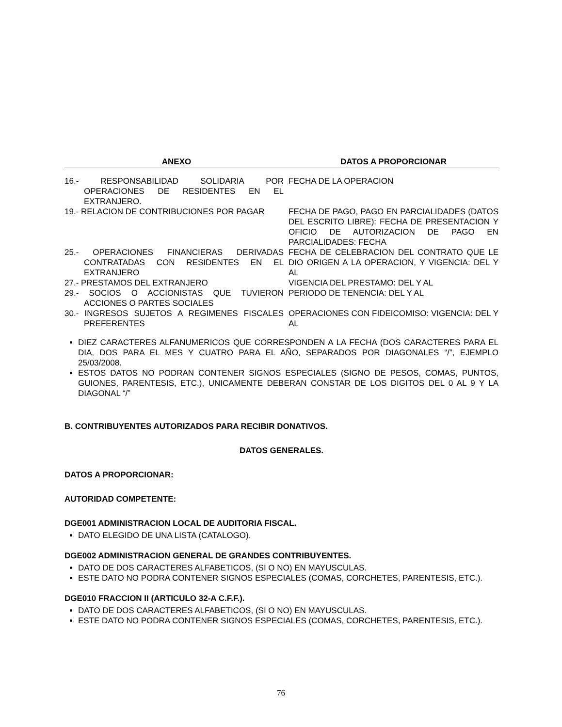| ANEXO | DATOS A PROPORCIONAR |
| --- | --- |
| 16.- RESPONSABILIDAD SOLIDARIA POR OPERACIONES DE RESIDENTES EN EL EXTRANJERO. | FECHA DE LA OPERACION |
| 19.- RELACION DE CONTRIBUCIONES POR PAGAR | FECHA DE PAGO, PAGO EN PARCIALIDADES (DATOS DEL ESCRITO LIBRE): FECHA DE PRESENTACION Y OFICIO DE AUTORIZACION DE PAGO EN PARCIALIDADES: FECHA |
| 25.- OPERACIONES FINANCIERAS DERIVADAS CONTRATADAS CON RESIDENTES EN EL EXTRANJERO | FECHA DE CELEBRACION DEL CONTRATO QUE LE DIO ORIGEN A LA OPERACION, Y VIGENCIA: DEL Y AL |
| 27.- PRESTAMOS DEL EXTRANJERO | VIGENCIA DEL PRESTAMO: DEL Y AL |
| 29.- SOCIOS O ACCIONISTAS QUE TUVIERON ACCIONES O PARTES SOCIALES | PERIODO DE TENENCIA: DEL Y AL |
| 30.- INGRESOS SUJETOS A REGIMENES FISCALES PREFERENTES | OPERACIONES CON FIDEICOMISO: VIGENCIA: DEL Y AL |
DIEZ CARACTERES ALFANUMERICOS QUE CORRESPONDEN A LA FECHA (DOS CARACTERES PARA EL DIA, DOS PARA EL MES Y CUATRO PARA EL AÑO, SEPARADOS POR DIAGONALES “/”, EJEMPLO 25/03/2008.
ESTOS DATOS NO PODRAN CONTENER SIGNOS ESPECIALES (SIGNO DE PESOS, COMAS, PUNTOS, GUIONES, PARENTESIS, ETC.), UNICAMENTE DEBERAN CONSTAR DE LOS DIGITOS DEL 0 AL 9 Y LA DIAGONAL “/”
B. CONTRIBUYENTES AUTORIZADOS PARA RECIBIR DONATIVOS.
DATOS GENERALES.
DATOS A PROPORCIONAR:
AUTORIDAD COMPETENTE:
DGE001 ADMINISTRACION LOCAL DE AUDITORIA FISCAL.
DATO ELEGIDO DE UNA LISTA (CATALOGO).
DGE002 ADMINISTRACION GENERAL DE GRANDES CONTRIBUYENTES.
DATO DE DOS CARACTERES ALFABETICOS, (SI O NO) EN MAYUSCULAS.
ESTE DATO NO PODRA CONTENER SIGNOS ESPECIALES (COMAS, CORCHETES, PARENTESIS, ETC.).
DGE010 FRACCION II (ARTICULO 32-A C.F.F.).
DATO DE DOS CARACTERES ALFABETICOS, (SI O NO) EN MAYUSCULAS.
ESTE DATO NO PODRA CONTENER SIGNOS ESPECIALES (COMAS, CORCHETES, PARENTESIS, ETC.).
76